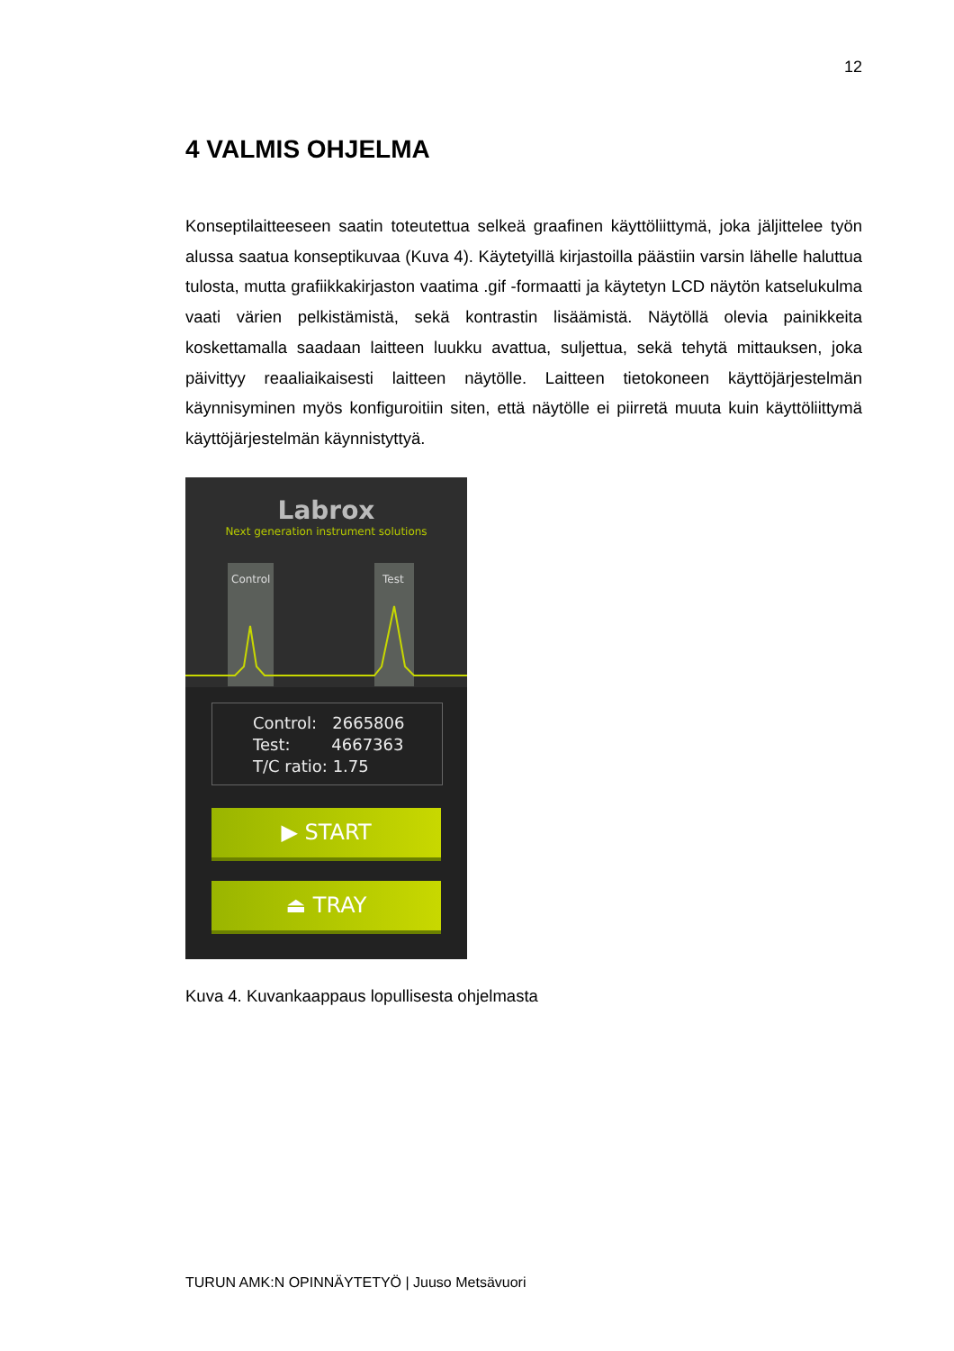12
4 VALMIS OHJELMA
Konseptilaitteeseen saatin toteutettua selkeä graafinen käyttöliittymä, joka jäljittelee työn alussa saatua konseptikuvaa (Kuva 4). Käytetyillä kirjastoilla päästiin varsin lähelle haluttua tulosta, mutta grafiikkakirjaston vaatima .gif -formaatti ja käytetyn LCD näytön katselukulma vaati värien pelkistämistä, sekä kontrastin lisäämistä. Näytöllä olevia painikkeita koskettamalla saadaan laitteen luukku avattua, suljettua, sekä tehytä mittauksen, joka päivittyy reaaliaikaisesti laitteen näytölle. Laitteen tietokoneen käyttöjärjestelmän käynnisyminen myös konfiguroitiin siten, että näytölle ei piirretä muuta kuin käyttöliittymä käyttöjärjestelmän käynnistyttyä.
Labrox
Next generation instrument solutions
Control
Test
Control: 2665806
Test: 4667363
T/C ratio: 1.75
▶ START
⏏ TRAY
Kuva 4. Kuvankaappaus lopullisesta ohjelmasta
TURUN AMK:N OPINNÄYTETYÖ | Juuso Metsävuori